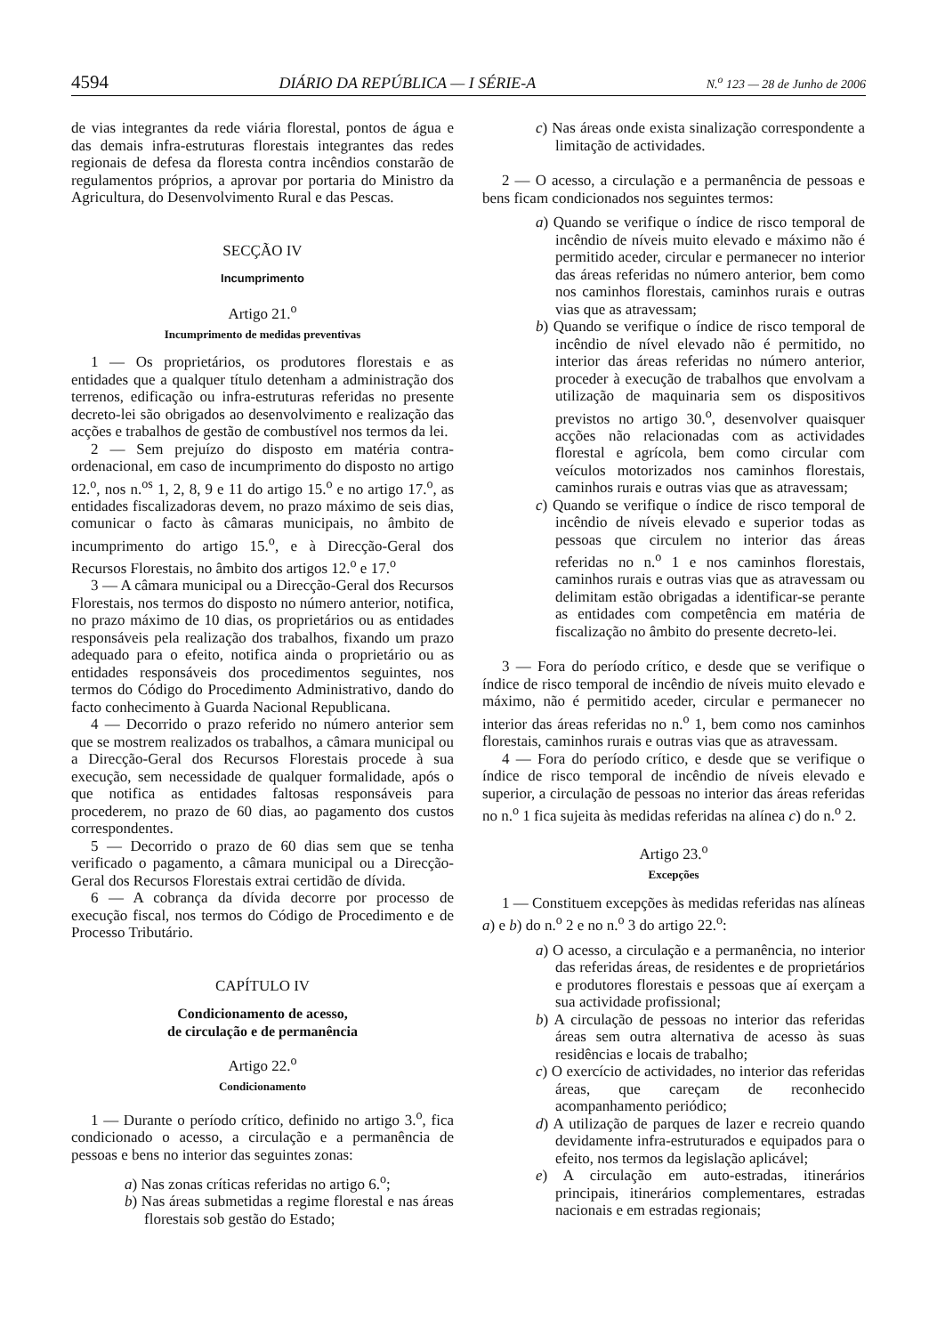4594 DIÁRIO DA REPÚBLICA — I SÉRIE-A N.<sup>o</sup> 123 — 28 de Junho de 2006
de vias integrantes da rede viária florestal, pontos de água e das demais infra-estruturas florestais integrantes das redes regionais de defesa da floresta contra incêndios constarão de regulamentos próprios, a aprovar por portaria do Ministro da Agricultura, do Desenvolvimento Rural e das Pescas.
SECÇÃO IV
Incumprimento
Artigo 21.<sup>o</sup>
Incumprimento de medidas preventivas
1 — Os proprietários, os produtores florestais e as entidades que a qualquer título detenham a administração dos terrenos, edificação ou infra-estruturas referidas no presente decreto-lei são obrigados ao desenvolvimento e realização das acções e trabalhos de gestão de combustível nos termos da lei.
2 — Sem prejuízo do disposto em matéria contra-ordenacional, em caso de incumprimento do disposto no artigo 12.<sup>o</sup>, nos n.<sup>os</sup> 1, 2, 8, 9 e 11 do artigo 15.<sup>o</sup> e no artigo 17.<sup>o</sup>, as entidades fiscalizadoras devem, no prazo máximo de seis dias, comunicar o facto às câmaras municipais, no âmbito de incumprimento do artigo 15.<sup>o</sup>, e à Direcção-Geral dos Recursos Florestais, no âmbito dos artigos 12.<sup>o</sup> e 17.<sup>o</sup>
3 — A câmara municipal ou a Direcção-Geral dos Recursos Florestais, nos termos do disposto no número anterior, notifica, no prazo máximo de 10 dias, os proprietários ou as entidades responsáveis pela realização dos trabalhos, fixando um prazo adequado para o efeito, notifica ainda o proprietário ou as entidades responsáveis dos procedimentos seguintes, nos termos do Código do Procedimento Administrativo, dando do facto conhecimento à Guarda Nacional Republicana.
4 — Decorrido o prazo referido no número anterior sem que se mostrem realizados os trabalhos, a câmara municipal ou a Direcção-Geral dos Recursos Florestais procede à sua execução, sem necessidade de qualquer formalidade, após o que notifica as entidades faltosas responsáveis para procederem, no prazo de 60 dias, ao pagamento dos custos correspondentes.
5 — Decorrido o prazo de 60 dias sem que se tenha verificado o pagamento, a câmara municipal ou a Direcção-Geral dos Recursos Florestais extrai certidão de dívida.
6 — A cobrança da dívida decorre por processo de execução fiscal, nos termos do Código de Procedimento e de Processo Tributário.
CAPÍTULO IV
Condicionamento de acesso,
de circulação e de permanência
Artigo 22.<sup>o</sup>
Condicionamento
1 — Durante o período crítico, definido no artigo 3.<sup>o</sup>, fica condicionado o acesso, a circulação e a permanência de pessoas e bens no interior das seguintes zonas:
a) Nas zonas críticas referidas no artigo 6.<sup>o</sup>;
b) Nas áreas submetidas a regime florestal e nas áreas florestais sob gestão do Estado;
c) Nas áreas onde exista sinalização correspondente a limitação de actividades.
2 — O acesso, a circulação e a permanência de pessoas e bens ficam condicionados nos seguintes termos:
a) Quando se verifique o índice de risco temporal de incêndio de níveis muito elevado e máximo não é permitido aceder, circular e permanecer no interior das áreas referidas no número anterior, bem como nos caminhos florestais, caminhos rurais e outras vias que as atravessam;
b) Quando se verifique o índice de risco temporal de incêndio de nível elevado não é permitido, no interior das áreas referidas no número anterior, proceder à execução de trabalhos que envolvam a utilização de maquinaria sem os dispositivos previstos no artigo 30.<sup>o</sup>, desenvolver quaisquer acções não relacionadas com as actividades florestal e agrícola, bem como circular com veículos motorizados nos caminhos florestais, caminhos rurais e outras vias que as atravessam;
c) Quando se verifique o índice de risco temporal de incêndio de níveis elevado e superior todas as pessoas que circulem no interior das áreas referidas no n.<sup>o</sup> 1 e nos caminhos florestais, caminhos rurais e outras vias que as atravessam ou delimitam estão obrigadas a identificar-se perante as entidades com competência em matéria de fiscalização no âmbito do presente decreto-lei.
3 — Fora do período crítico, e desde que se verifique o índice de risco temporal de incêndio de níveis muito elevado e máximo, não é permitido aceder, circular e permanecer no interior das áreas referidas no n.<sup>o</sup> 1, bem como nos caminhos florestais, caminhos rurais e outras vias que as atravessam.
4 — Fora do período crítico, e desde que se verifique o índice de risco temporal de incêndio de níveis elevado e superior, a circulação de pessoas no interior das áreas referidas no n.<sup>o</sup> 1 fica sujeita às medidas referidas na alínea c) do n.<sup>o</sup> 2.
Artigo 23.<sup>o</sup>
Excepções
1 — Constituem excepções às medidas referidas nas alíneas a) e b) do n.<sup>o</sup> 2 e no n.<sup>o</sup> 3 do artigo 22.<sup>o</sup>:
a) O acesso, a circulação e a permanência, no interior das referidas áreas, de residentes e de proprietários e produtores florestais e pessoas que aí exerçam a sua actividade profissional;
b) A circulação de pessoas no interior das referidas áreas sem outra alternativa de acesso às suas residências e locais de trabalho;
c) O exercício de actividades, no interior das referidas áreas, que careçam de reconhecido acompanhamento periódico;
d) A utilização de parques de lazer e recreio quando devidamente infra-estruturados e equipados para o efeito, nos termos da legislação aplicável;
e) A circulação em auto-estradas, itinerários principais, itinerários complementares, estradas nacionais e em estradas regionais;